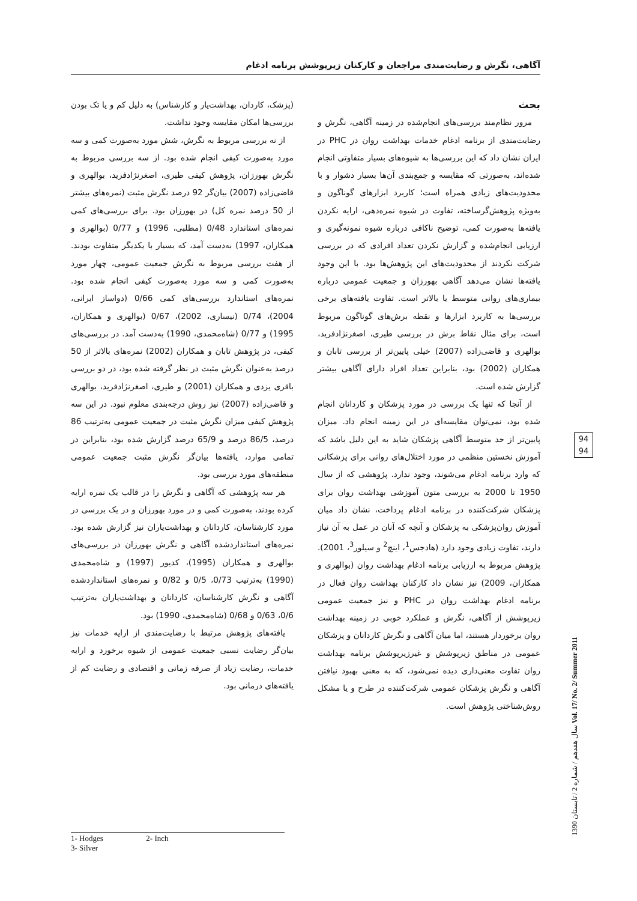آگاهی، نگرش و رضایت‌مندی مراجعان و کارکنان زیرپوشش برنامه ادغام
(پزشک، کاردان، بهداشت‌یار و کارشناس) به دلیل کم و یا تک بودن بررسی‌ها امکان مقایسه وجود نداشت.
از نه بررسی مربوط به نگرش، شش مورد به‌صورت کمی و سه مورد به‌صورت کیفی انجام شده بود. از سه بررسی مربوط به نگرش بهورزان، پژوهش کیفی طیری، اصغرنژادفرید، بوالهری و قاضی‌زاده (2007) بیان‌گر 92 درصد نگرش مثبت (نمره‌های بیشتر از 50 درصد نمره کل) در بهورزان بود. برای بررسی‌های کمی نمره‌های استاندارد 0/48 (مطلبی، 1996) و 0/77 (بوالهری و همکاران، 1997) به‌دست آمد، که بسیار با یکدیگر متفاوت بودند. از هفت بررسی مربوط به نگرش جمعیت عمومی، چهار مورد به‌صورت کمی و سه مورد به‌صورت کیفی انجام شده بود. نمره‌های استاندارد بررسی‌های کمی 0/66 (دواساز ایرانی، 2004)، 0/74 (نیساری، 2002)، 0/67 (بوالهری و همکاران، 1995) و 0/77 (شاه‌محمدی، 1990) به‌دست آمد. در بررسی‌های کیفی، در پژوهش تابان و همکاران (2002) نمره‌های بالاتر از 50 درصد به‌عنوان نگرش مثبت در نظر گرفته شده بود، در دو بررسی باقری یزدی و همکاران (2001) و طیری، اصغرنژادفرید، بوالهری و قاضی‌زاده (2007) نیز روش درجه‌بندی معلوم نبود. در این سه پژوهش کیفی میزان نگرش مثبت در جمعیت عمومی به‌ترتیب 86 درصد، 86/5 درصد و 65/9 درصد گزارش شده بود، بنابراین در تمامی موارد، یافته‌ها بیان‌گر نگرش مثبت جمعیت عمومی منطقه‌های مورد بررسی بود.
هر سه پژوهشی که آگاهی و نگرش را در قالب یک نمره ارایه کرده بودند، به‌صورت کمی و در مورد بهورزان و در یک بررسی در مورد کارشناسان، کاردانان و بهداشت‌یاران نیز گزارش شده بود. نمره‌های استانداردشده آگاهی و نگرش بهورزان در بررسی‌های بوالهری و همکاران (1995)، کدیور (1997) و شاه‌محمدی (1990) به‌ترتیب 0/73، 0/5 و 0/82 و نمره‌های استانداردشده آگاهی و نگرش کارشناسان، کاردانان و بهداشت‌یاران به‌ترتیب 0/6، 0/63 و 0/68 (شاه‌محمدی، 1990) بود.
یافته‌های پژوهش مرتبط با رضایت‌مندی از ارایه خدمات نیز بیان‌گر رضایت نسبی جمعیت عمومی از شیوه برخورد و ارایه خدمات، رضایت زیاد از صرفه زمانی و اقتصادی و رضایت کم از یافته‌های درمانی بود.
بحث
مرور نظام‌مند بررسی‌های انجام‌شده در زمینه آگاهی، نگرش و رضایت‌مندی از برنامه ادغام خدمات بهداشت روان در PHC در ایران نشان داد که این بررسی‌ها به شیوه‌های بسیار متفاوتی انجام شده‌اند، به‌صورتی که مقایسه و جمع‌بندی آن‌ها بسیار دشوار و با محدودیت‌های زیادی همراه است؛ کاربرد ابزارهای گوناگون و به‌ویژه پژوهش‌گرساخته، تفاوت در شیوه نمره‌دهی، ارایه نکردن یافته‌ها به‌صورت کمی، توضیح ناکافی درباره شیوه نمونه‌گیری و ارزیابی انجام‌شده و گزارش نکردن تعداد افرادی که در بررسی شرکت نکردند از محدودیت‌های این پژوهش‌ها بود. با این وجود یافته‌ها نشان می‌دهد آگاهی بهورزان و جمعیت عمومی درباره بیماری‌های روانی متوسط یا بالاتر است. تفاوت یافته‌های برخی بررسی‌ها به کاربرد ابزارها و نقطه برش‌های گوناگون مربوط است، برای مثال نقاط برش در بررسی طیری، اصغرنژادفرید، بوالهری و قاضی‌زاده (2007) خیلی پایین‌تر از بررسی تابان و همکاران (2002) بود، بنابراین تعداد افراد دارای آگاهی بیشتر گزارش شده است.
از آنجا که تنها یک بررسی در مورد پزشکان و کاردانان انجام شده بود، نمی‌توان مقایسه‌ای در این زمینه انجام داد. میزان پایین‌تر از حد متوسط آگاهی پزشکان شاید به این دلیل باشد که آموزش نخستین منظمی در مورد اختلال‌های روانی برای پزشکانی که وارد برنامه ادغام می‌شوند، وجود ندارد. پژوهشی که از سال 1950 تا 2000 به بررسی متون آموزشی بهداشت روان برای پزشکان شرکت‌کننده در برنامه ادغام پرداخت، نشان داد میان آموزش روان‌پزشکی به پزشکان و آنچه که آنان در عمل به آن نیاز دارند، تفاوت زیادی وجود دارد (هادجس<sup>1</sup>، اینچ<sup>2</sup> و سیلور<sup>3</sup>، 2001). پژوهش مربوط به ارزیابی برنامه ادغام بهداشت روان (بوالهری و همکاران، 2009) نیز نشان داد کارکنان بهداشت روان فعال در برنامه ادغام بهداشت روان در PHC و نیز جمعیت عمومی زیرپوشش از آگاهی، نگرش و عملکرد خوبی در زمینه بهداشت روان برخوردار هستند، اما میان آگاهی و نگرش کاردانان و پزشکان عمومی در مناطق زیرپوشش و غیرزیرپوشش برنامه بهداشت روان تفاوت معنی‌داری دیده نمی‌شود، که به معنی بهبود نیافتن آگاهی و نگرش پزشکان عمومی شرکت‌کننده در طرح و یا مشکل روش‌شناختی پژوهش است.
1- Hodges 2- Inch
3- Silver
94
94
سال هفدهم / شماره 2 / تابستان 1390 Vol. 17/ No. 2/ Summer 2011